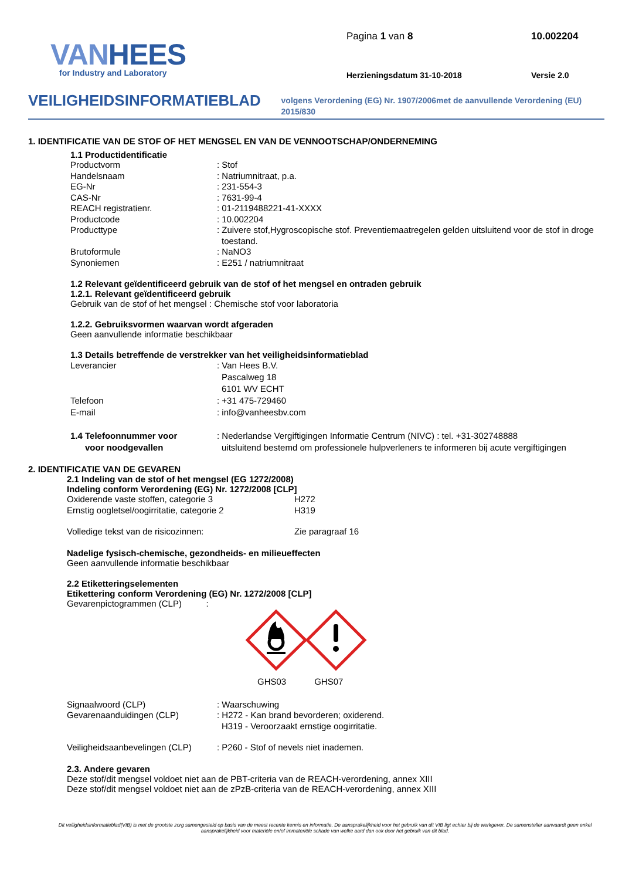VANHEES
for Industry and Laboratory
Pagina 1 van 8
10.002204
Herzieningsdatum 31-10-2018
Versie 2.0
VEILIGHEIDSINFORMATIEBLAD
volgens Verordening (EG) Nr. 1907/2006met de aanvullende Verordening (EU) 2015/830
1. IDENTIFICATIE VAN DE STOF OF HET MENGSEL EN VAN DE VENNOOTSCHAP/ONDERNEMING
1.1 Productidentificatie
Productvorm : Stof
Handelsnaam : Natriumnitraat, p.a.
EG-Nr : 231-554-3
CAS-Nr : 7631-99-4
REACH registratienr. : 01-2119488221-41-XXXX
Productcode : 10.002204
Producttype : Zuivere stof,Hygroscopische stof. Preventiemaatregelen gelden uitsluitend voor de stof in droge toestand.
Brutoformule : NaNO3
Synoniemen : E251 / natriumnitraat
1.2 Relevant geïdentificeerd gebruik van de stof of het mengsel en ontraden gebruik
1.2.1. Relevant geïdentificeerd gebruik
Gebruik van de stof of het mengsel : Chemische stof voor laboratoria
1.2.2. Gebruiksvormen waarvan wordt afgeraden
Geen aanvullende informatie beschikbaar
1.3 Details betreffende de verstrekker van het veiligheidsinformatieblad
Leverancier : Van Hees B.V.
Pascalweg 18
6101 WV ECHT
Telefoon : +31 475-729460
E-mail : info@vanheesbv.com
1.4 Telefoonnummer voor
voor noodgevallen
: Nederlandse Vergiftigingen Informatie Centrum (NIVC) : tel. +31-302748888
uitsluitend bestemd om professionele hulpverleners te informeren bij acute vergiftigingen
2. IDENTIFICATIE VAN DE GEVAREN
2.1 Indeling van de stof of het mengsel (EG 1272/2008)
Indeling conform Verordening (EG) Nr. 1272/2008 [CLP]
Oxiderende vaste stoffen, categorie 3 H272
Ernstig oogletsel/oogirritatie, categorie 2 H319
Volledige tekst van de risicozinnen: Zie paragraaf 16
Nadelige fysisch-chemische, gezondheids- en milieueffecten
Geen aanvullende informatie beschikbaar
2.2 Etiketteringselementen
Etikettering conform Verordening (EG) Nr. 1272/2008 [CLP]
Gevarenpictogrammen (CLP) :
GHS03 GHS07
Signaalwoord (CLP) : Waarschuwing
Gevarenaanduidingen (CLP) : H272 - Kan brand bevorderen; oxiderend.
H319 - Veroorzaakt ernstige oogirritatie.
Veiligheidsaanbevelingen (CLP)
: P260 - Stof of nevels niet inademen.
2.3. Andere gevaren
Deze stof/dit mengsel voldoet niet aan de PBT-criteria van de REACH-verordening, annex XIII
Deze stof/dit mengsel voldoet niet aan de zPzB-criteria van de REACH-verordening, annex XIII
Dit veiligheidsinformatieblad(VIB) is met de grootste zorg samengesteld op basis van de meest recente kennis en informatie. De aansprakelijkheid voor het gebruik van dit VIB ligt echter bij de werkgever. De samensteller aanvaardt geen enkel aansprakelijkheid voor materiële en/of immateriële schade van welke aard dan ook door het gebruik van dit blad.